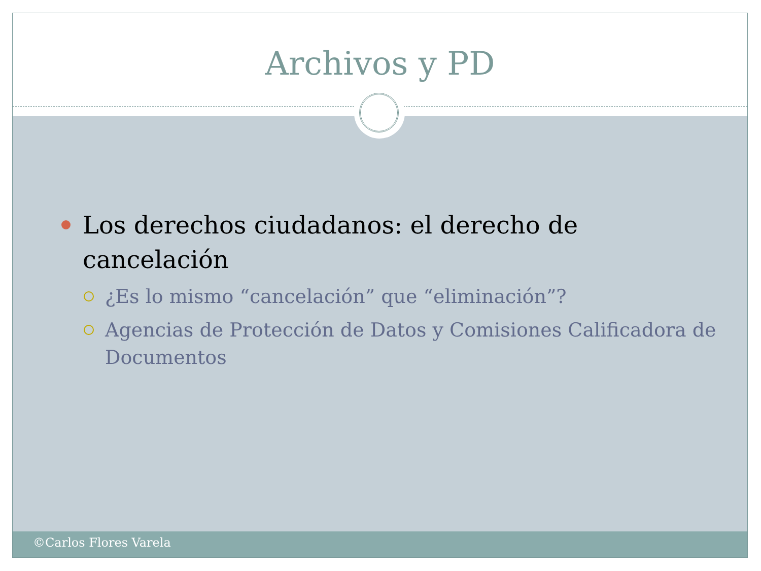Archivos y PD
Los derechos ciudadanos: el derecho de cancelación
¿Es lo mismo “cancelación” que “eliminación”?
Agencias de Protección de Datos y Comisiones Calificadora de Documentos
©Carlos Flores Varela